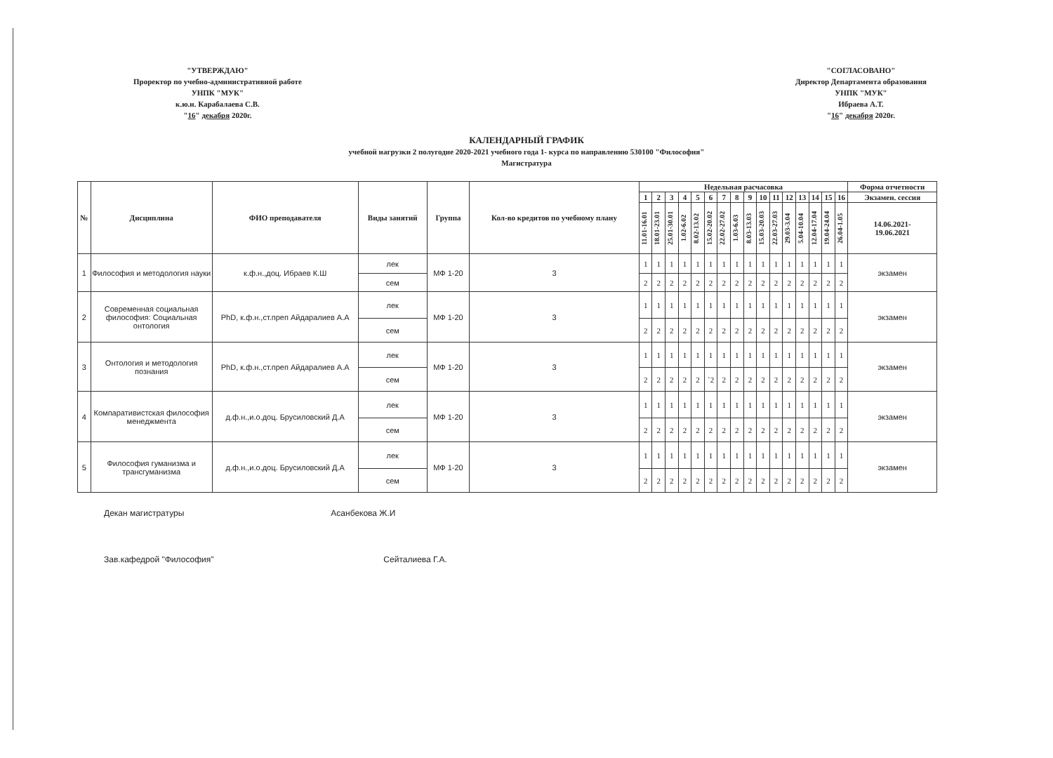"УТВЕРЖДАЮ"
Проректор по учебно-административной работе
УНПК "МУК"
к.ю.н. Карабалаева С.В.
"16" декабря 2020г.
"СОГЛАСОВАНО"
Директор Департамента образования
УНПК "МУК"
Ибраева А.Т.
"16" декабря 2020г.
КАЛЕНДАРНЫЙ ГРАФИК
учебной нагрузки 2 полугодие 2020-2021 учебного года 1- курса по направлению 530100 "Философия"
Магистратура
| № | Дисциплина | ФИО преподавателя | Виды занятий | Группа | Кол-во кредитов по учебному плану | Недельная расчасовка | | | | | | | | | | | | | | | | Форма отчетности |
| --- | --- | --- | --- | --- | --- | --- | --- | --- | --- | --- | --- | --- | --- | --- | --- | --- | --- | --- | --- | --- | --- | --- |
| | | | | | | 1 | 2 | 3 | 4 | 5 | 6 | 7 | 8 | 9 | 10 | 11 | 12 | 13 | 14 | 15 | 16 | Экзамен. сессия |
| | | | | | | 11.01-16.01 | 18.01-23.01 | 25.01-30.01 | 1.02-6.02 | 8.02-13.02 | 15.02-20.02 | 22.02-27.02 | 1.03-6.03 | 8.03-13.03 | 15.03-20.03 | 22.03-27.03 | 29.03-3.04 | 5.04-10.04 | 12.04-17.04 | 19.04-24.04 | 26.04-1.05 | 14.06.2021- 19.06.2021 |
| 1 | Философия и методология науки | к.ф.н.,доц. Ибраев К.Ш | лек | МФ 1-20 | 3 | 1 | 1 | 1 | 1 | 1 | 1 | 1 | 1 | 1 | 1 | 1 | 1 | 1 | 1 | 1 | 1 | экзамен |
| | | | сем | | | 2 | 2 | 2 | 2 | 2 | 2 | 2 | 2 | 2 | 2 | 2 | 2 | 2 | 2 | 2 | 2 | |
| 2 | Современная социальная философия: Социальная онтология | PhD, к.ф.н.,ст.преп Айдаралиев А.А | лек | МФ 1-20 | 3 | 1 | 1 | 1 | 1 | 1 | 1 | 1 | 1 | 1 | 1 | 1 | 1 | 1 | 1 | 1 | 1 | экзамен |
| | | | сем | | | 2 | 2 | 2 | 2 | 2 | 2 | 2 | 2 | 2 | 2 | 2 | 2 | 2 | 2 | 2 | 2 | |
| 3 | Онтология и методология познания | PhD, к.ф.н.,ст.преп Айдаралиев А.А | лек | МФ 1-20 | 3 | 1 | 1 | 1 | 1 | 1 | 1 | 1 | 1 | 1 | 1 | 1 | 1 | 1 | 1 | 1 | 1 | экзамен |
| | | | сем | | | 2 | 2 | 2 | 2 | 2 | `2 | 2 | 2 | 2 | 2 | 2 | 2 | 2 | 2 | 2 | 2 | |
| 4 | Компаративистская философия менеджмента | д.ф.н.,и.о.доц. Брусиловский Д.А | лек | МФ 1-20 | 3 | 1 | 1 | 1 | 1 | 1 | 1 | 1 | 1 | 1 | 1 | 1 | 1 | 1 | 1 | 1 | 1 | экзамен |
| | | | сем | | | 2 | 2 | 2 | 2 | 2 | 2 | 2 | 2 | 2 | 2 | 2 | 2 | 2 | 2 | 2 | 2 | |
| 5 | Философия гуманизма и трансгуманизма | д.ф.н.,и.о.доц. Брусиловский Д.А | лек | МФ 1-20 | 3 | 1 | 1 | 1 | 1 | 1 | 1 | 1 | 1 | 1 | 1 | 1 | 1 | 1 | 1 | 1 | 1 | экзамен |
| | | | сем | | | 2 | 2 | 2 | 2 | 2 | 2 | 2 | 2 | 2 | 2 | 2 | 2 | 2 | 2 | 2 | 2 | |
Декан магистратуры Асанбекова Ж.И
Зав.кафедрой "Философия" Сейталиева Г.А.